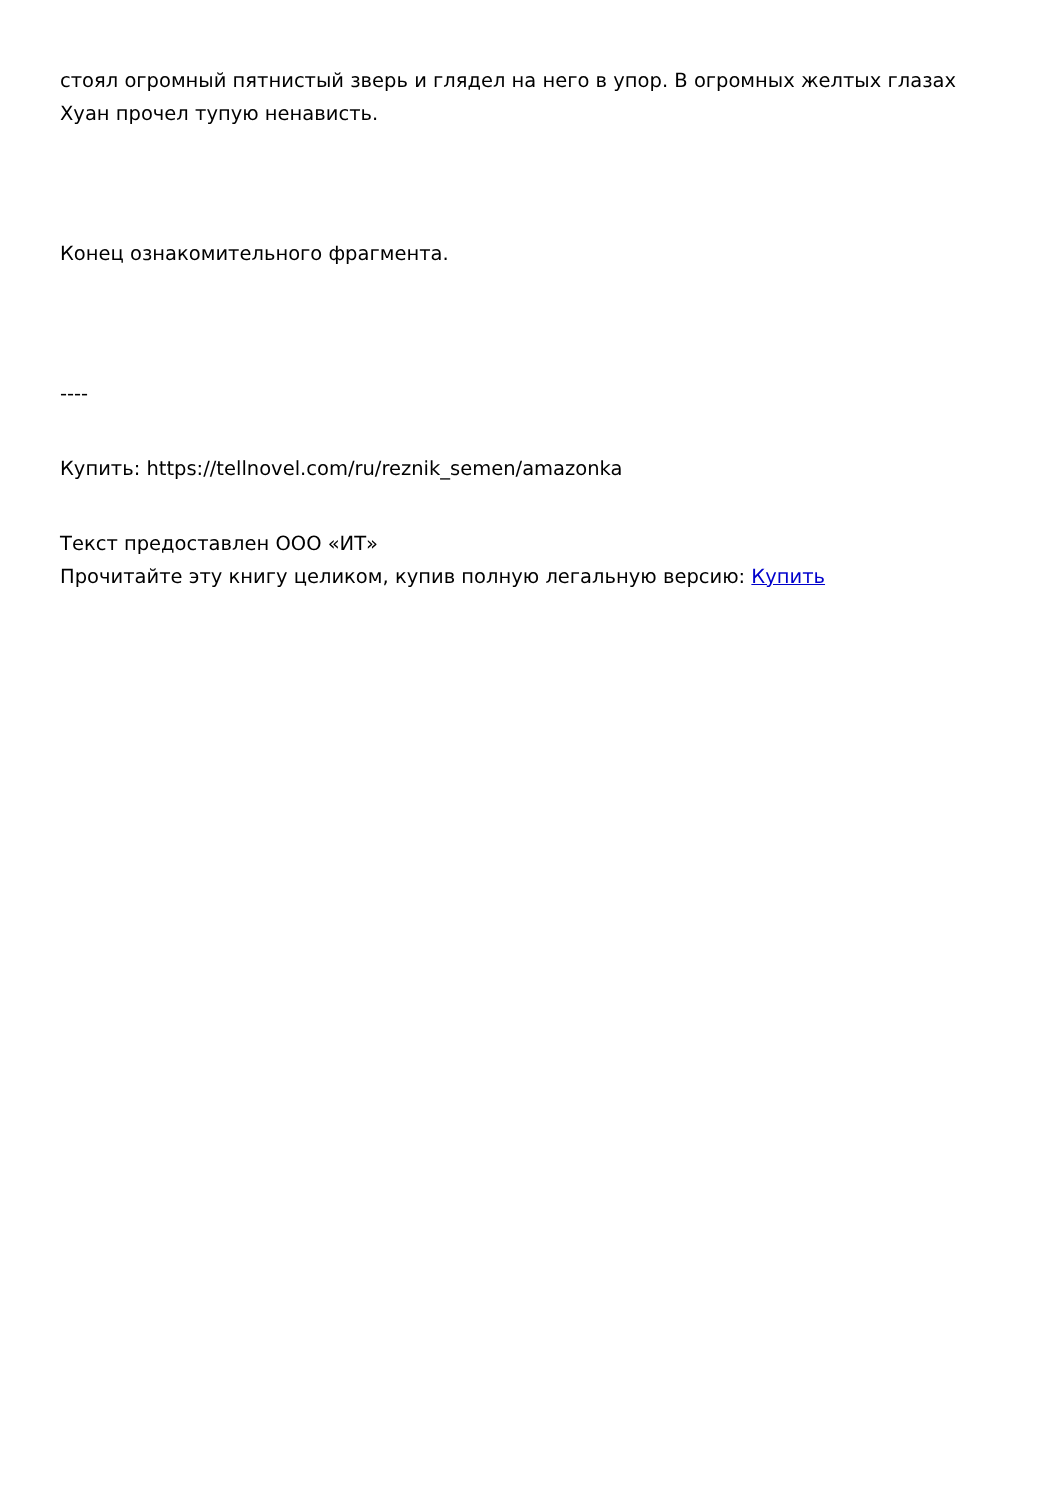стоял огромный пятнистый зверь и глядел на него в упор. В огромных желтых глазах Хуан прочел тупую ненависть.
Конец ознакомительного фрагмента.
----
Купить: https://tellnovel.com/ru/reznik_semen/amazonka
Текст предоставлен ООО «ИТ»
Прочитайте эту книгу целиком, купив полную легальную версию: Купить